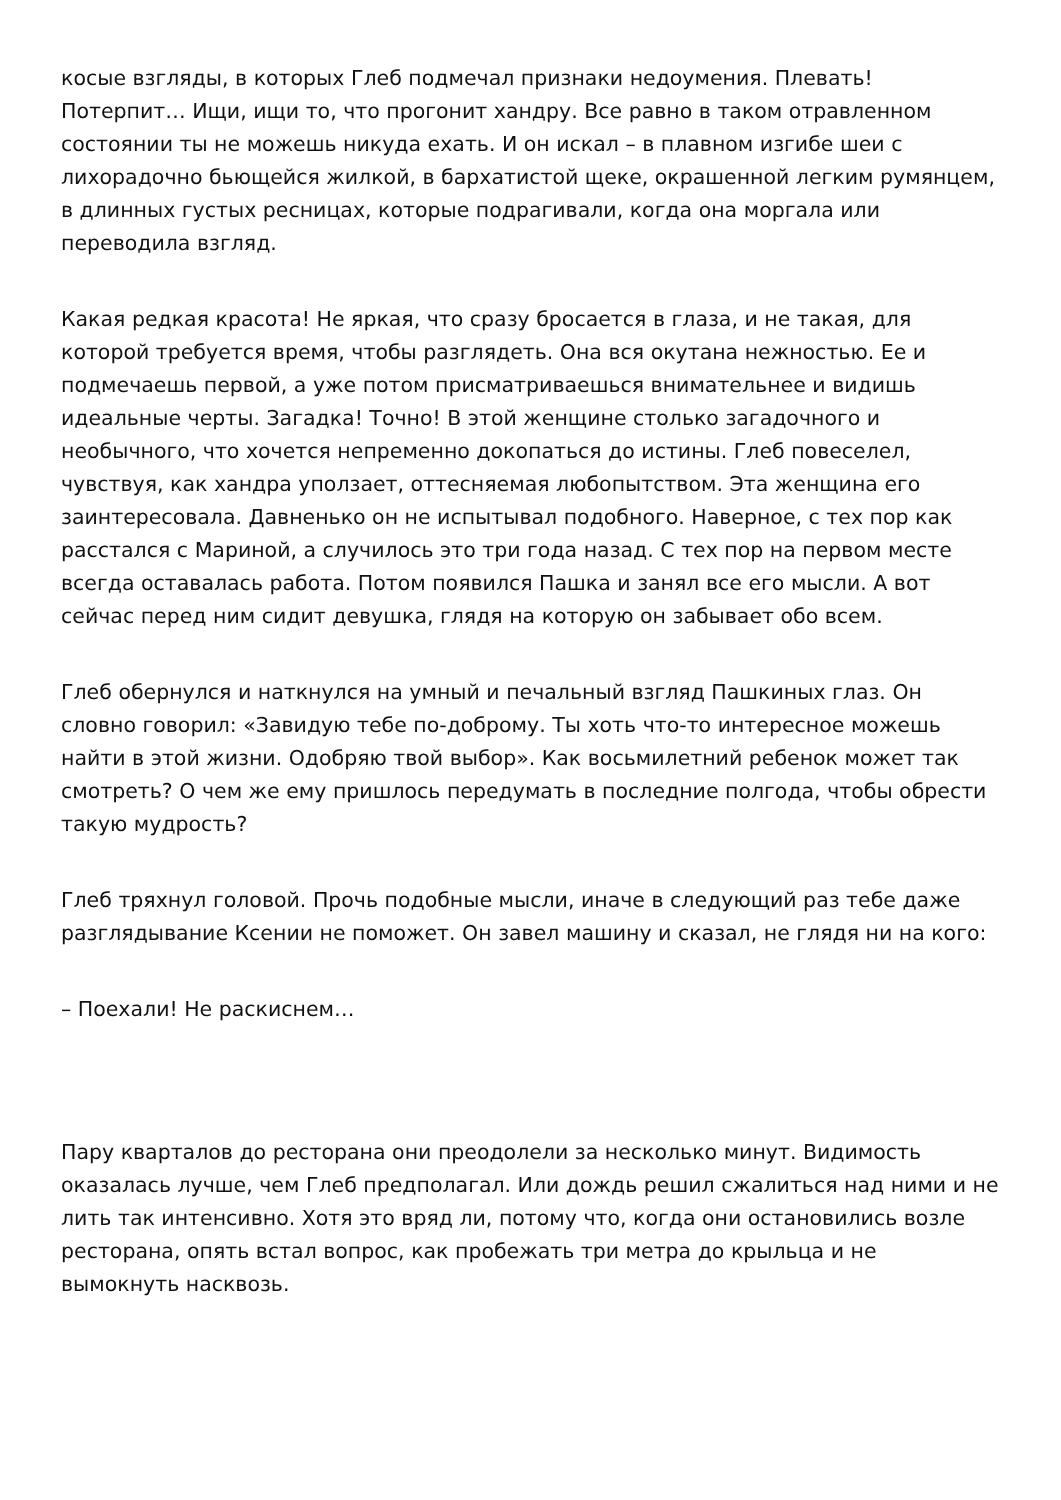косые взгляды, в которых Глеб подмечал признаки недоумения. Плевать! Потерпит… Ищи, ищи то, что прогонит хандру. Все равно в таком отравленном состоянии ты не можешь никуда ехать. И он искал – в плавном изгибе шеи с лихорадочно бьющейся жилкой, в бархатистой щеке, окрашенной легким румянцем, в длинных густых ресницах, которые подрагивали, когда она моргала или переводила взгляд.
Какая редкая красота! Не яркая, что сразу бросается в глаза, и не такая, для которой требуется время, чтобы разглядеть. Она вся окутана нежностью. Ее и подмечаешь первой, а уже потом присматриваешься внимательнее и видишь идеальные черты. Загадка! Точно! В этой женщине столько загадочного и необычного, что хочется непременно докопаться до истины. Глеб повеселел, чувствуя, как хандра уползает, оттесняемая любопытством. Эта женщина его заинтересовала. Давненько он не испытывал подобного. Наверное, с тех пор как расстался с Мариной, а случилось это три года назад. С тех пор на первом месте всегда оставалась работа. Потом появился Пашка и занял все его мысли. А вот сейчас перед ним сидит девушка, глядя на которую он забывает обо всем.
Глеб обернулся и наткнулся на умный и печальный взгляд Пашкиных глаз. Он словно говорил: «Завидую тебе по-доброму. Ты хоть что-то интересное можешь найти в этой жизни. Одобряю твой выбор». Как восьмилетний ребенок может так смотреть? О чем же ему пришлось передумать в последние полгода, чтобы обрести такую мудрость?
Глеб тряхнул головой. Прочь подобные мысли, иначе в следующий раз тебе даже разглядывание Ксении не поможет. Он завел машину и сказал, не глядя ни на кого:
– Поехали! Не раскиснем…
Пару кварталов до ресторана они преодолели за несколько минут. Видимость оказалась лучше, чем Глеб предполагал. Или дождь решил сжалиться над ними и не лить так интенсивно. Хотя это вряд ли, потому что, когда они остановились возле ресторана, опять встал вопрос, как пробежать три метра до крыльца и не вымокнуть насквозь.